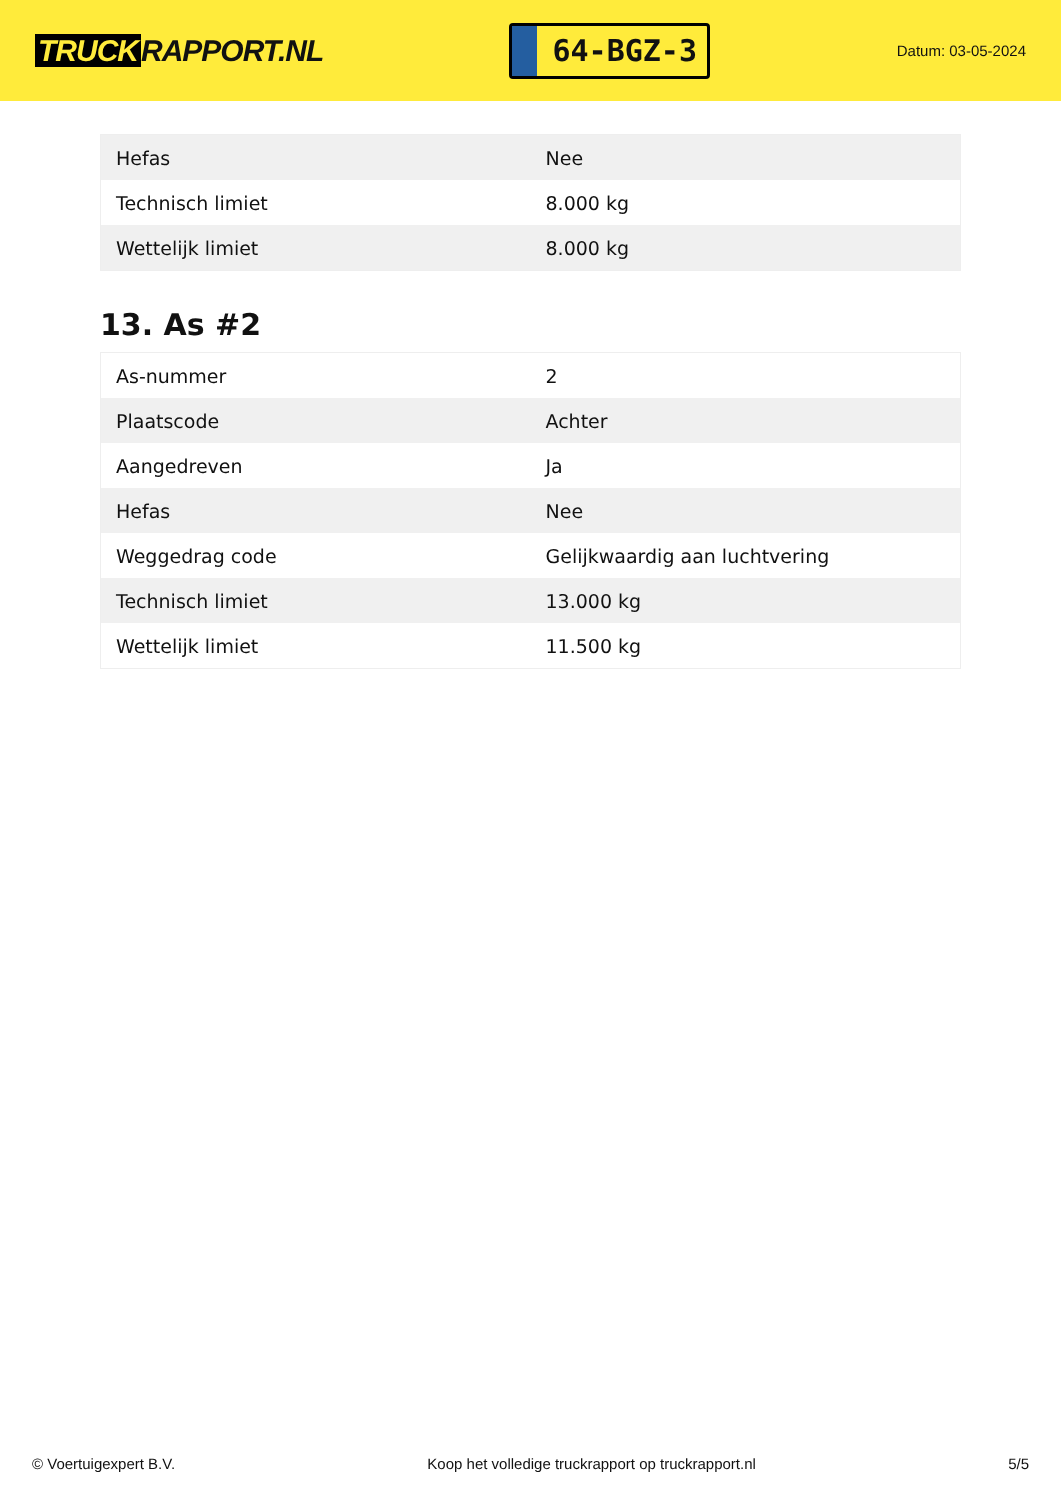TRUCK RAPPORT.NL
64-BGZ-3
Datum: 03-05-2024
| Hefas | Nee |
| Technisch limiet | 8.000 kg |
| Wettelijk limiet | 8.000 kg |
13. As #2
| As-nummer | 2 |
| Plaatscode | Achter |
| Aangedreven | Ja |
| Hefas | Nee |
| Weggedrag code | Gelijkwaardig aan luchtvering |
| Technisch limiet | 13.000 kg |
| Wettelijk limiet | 11.500 kg |
© Voertuigexpert B.V. Koop het volledige truckrapport op truckrapport.nl 5/5